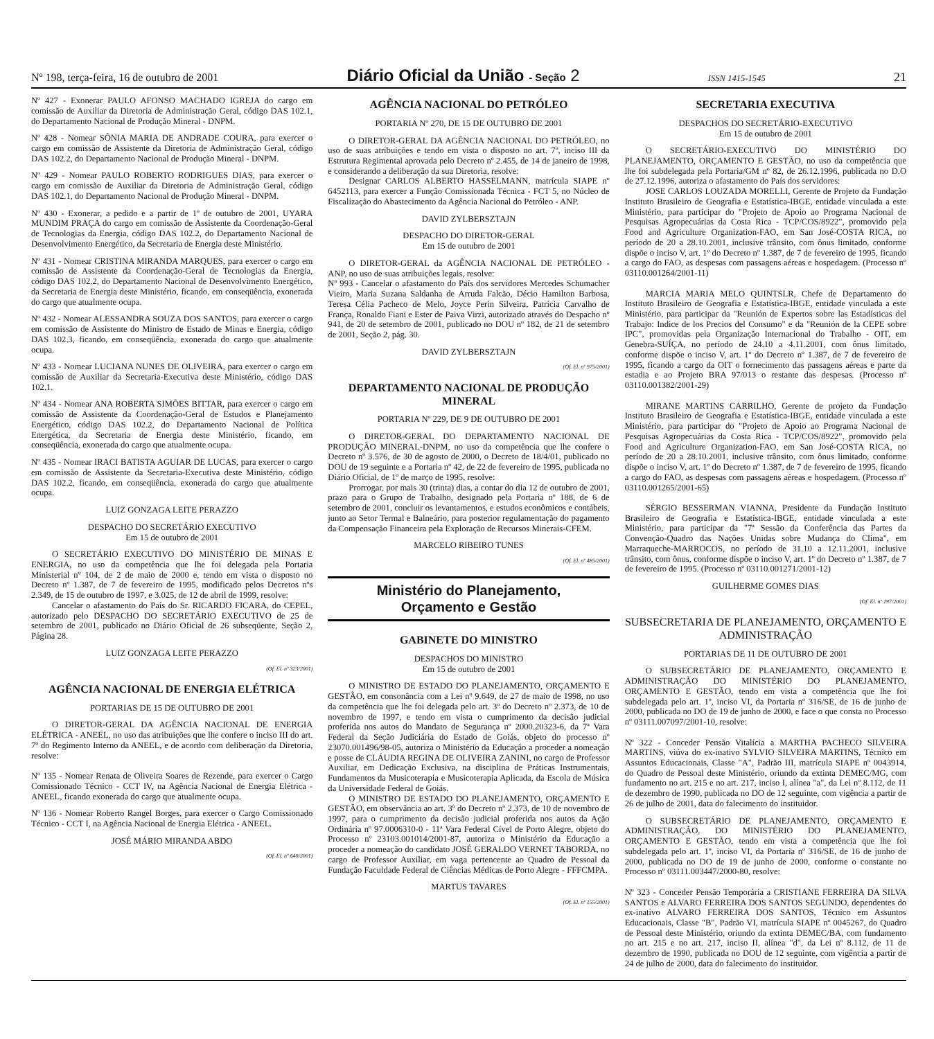Nº 198, terça-feira, 16 de outubro de 2001 Diário Oficial da União - Seção 2 ISSN 1415-1545 21
Nº 427 - Exonerar PAULO AFONSO MACHADO IGREJA do cargo em comissão de Auxiliar da Diretoria de Administração Geral, código DAS 102.1, do Departamento Nacional de Produção Mineral - DNPM.
Nº 428 - Nomear SÔNIA MARIA DE ANDRADE COURA, para exercer o cargo em comissão de Assistente da Diretoria de Administração Geral, código DAS 102.2, do Departamento Nacional de Produção Mineral - DNPM.
Nº 429 - Nomear PAULO ROBERTO RODRIGUES DIAS, para exercer o cargo em comissão de Auxiliar da Diretoria de Administração Geral, código DAS 102.1, do Departamento Nacional de Produção Mineral - DNPM.
Nº 430 - Exonerar, a pedido e a partir de 1º de outubro de 2001, UYARA MUNDIM PRAÇA do cargo em comissão de Assistente da Coordenação-Geral de Tecnologias da Energia, código DAS 102.2, do Departamento Nacional de Desenvolvimento Energético, da Secretaria de Energia deste Ministério.
Nº 431 - Nomear CRISTINA MIRANDA MARQUES, para exercer o cargo em comissão de Assistente da Coordenação-Geral de Tecnologias da Energia, código DAS 102.2, do Departamento Nacional de Desenvolvimento Energético, da Secretaria de Energia deste Ministério, ficando, em conseqüência, exonerada do cargo que atualmente ocupa.
Nº 432 - Nomear ALESSANDRA SOUZA DOS SANTOS, para exercer o cargo em comissão de Assistente do Ministro de Estado de Minas e Energia, código DAS 102.3, ficando, em conseqüência, exonerada do cargo que atualmente ocupa.
Nº 433 - Nomear LUCIANA NUNES DE OLIVEIRA, para exercer o cargo em comissão de Auxiliar da Secretaria-Executiva deste Ministério, código DAS 102.1.
Nº 434 - Nomear ANA ROBERTA SIMÕES BITTAR, para exercer o cargo em comissão de Assistente da Coordenação-Geral de Estudos e Planejamento Energético, código DAS 102.2, do Departamento Nacional de Política Energética, da Secretaria de Energia deste Ministério, ficando, em conseqüência, exonerada do cargo que atualmente ocupa.
Nº 435 - Nomear IRACI BATISTA AGUIAR DE LUCAS, para exercer o cargo em comissão de Assistente da Secretaria-Executiva deste Ministério, código DAS 102.2, ficando, em conseqüência, exonerada do cargo que atualmente ocupa.
LUIZ GONZAGA LEITE PERAZZO
DESPACHO DO SECRETÁRIO EXECUTIVO
Em 15 de outubro de 2001
O SECRETÁRIO EXECUTIVO DO MINISTÉRIO DE MINAS E ENERGIA, no uso da competência que lhe foi delegada pela Portaria Ministerial nº 104, de 2 de maio de 2000 e, tendo em vista o disposto no Decreto nº 1.387, de 7 de fevereiro de 1995, modificado pelos Decretos nºs 2.349, de 15 de outubro de 1997, e 3.025, de 12 de abril de 1999, resolve:
Cancelar o afastamento do País do Sr. RICARDO FICARA, do CEPEL, autorizado pelo DESPACHO DO SECRETÁRIO EXECUTIVO de 25 de setembro de 2001, publicado no Diário Oficial de 26 subseqüente, Seção 2, Página 28.
LUIZ GONZAGA LEITE PERAZZO
(Of. El. nº 323/2001)
AGÊNCIA NACIONAL DE ENERGIA ELÉTRICA
PORTARIAS DE 15 DE OUTUBRO DE 2001
O DIRETOR-GERAL DA AGÊNCIA NACIONAL DE ENERGIA ELÉTRICA - ANEEL, no uso das atribuições que lhe confere o inciso III do art. 7º do Regimento Interno da ANEEL, e de acordo com deliberação da Diretoria, resolve:
Nº 135 - Nomear Renata de Oliveira Soares de Rezende, para exercer o Cargo Comissionado Técnico - CCT IV, na Agência Nacional de Energia Elétrica - ANEEL, ficando exonerada do cargo que atualmente ocupa.
Nº 136 - Nomear Roberto Rangel Borges, para exercer o Cargo Comissionado Técnico - CCT I, na Agência Nacional de Energia Elétrica - ANEEL.
JOSÉ MÁRIO MIRANDA ABDO
(Of. El. nº 640/2001)
AGÊNCIA NACIONAL DO PETRÓLEO
PORTARIA Nº 270, DE 15 DE OUTUBRO DE 2001
O DIRETOR-GERAL DA AGÊNCIA NACIONAL DO PETRÓLEO, no uso de suas atribuições e tendo em vista o disposto no art. 7º, inciso III da Estrutura Regimental aprovada pelo Decreto nº 2.455, de 14 de janeiro de 1998, e considerando a deliberação da sua Diretoria, resolve:
Designar CARLOS ALBERTO HASSELMANN, matrícula SIAPE nº 6452113, para exercer a Função Comissionada Técnica - FCT 5, no Núcleo de Fiscalização do Abastecimento da Agência Nacional do Petróleo - ANP.
DAVID ZYLBERSZTAJN
DESPACHO DO DIRETOR-GERAL
Em 15 de outubro de 2001
O DIRETOR-GERAL da AGÊNCIA NACIONAL DE PETRÓLEO - ANP, no uso de suas atribuições legais, resolve:
Nº 993 - Cancelar o afastamento do País dos servidores Mercedes Schumacher Vieiro, Maria Suzana Saldanha de Arruda Falcão, Décio Hamilton Barbosa, Teresa Célia Pacheco de Melo, Joyce Perin Silveira, Patrícia Carvalho de França, Ronaldo Fiani e Ester de Paiva Virzi, autorizado através do Despacho nº 941, de 20 de setembro de 2001, publicado no DOU nº 182, de 21 de setembro de 2001, Seção 2, pág. 30.
DAVID ZYLBERSZTAJN
(Of. El. nº 975/2001)
DEPARTAMENTO NACIONAL DE PRODUÇÃO MINERAL
PORTARIA Nº 229, DE 9 DE OUTUBRO DE 2001
O DIRETOR-GERAL DO DEPARTAMENTO NACIONAL DE PRODUÇÃO MINERAL-DNPM, no uso da competência que lhe confere o Decreto nº 3.576, de 30 de agosto de 2000, o Decreto de 18/4/01, publicado no DOU de 19 seguinte e a Portaria nº 42, de 22 de fevereiro de 1995, publicada no Diário Oficial, de 1º de março de 1995, resolve:
Prorrogar, por mais 30 (trinta) dias, a contar do dia 12 de outubro de 2001, prazo para o Grupo de Trabalho, designado pela Portaria nº 188, de 6 de setembro de 2001, concluir os levantamentos, e estudos econômicos e contábeis, junto ao Setor Termal e Balneário, para posterior regulamentação do pagamento da Compensação Financeira pela Exploração de Recursos Minerais-CFEM.
MARCELO RIBEIRO TUNES
(Of. El. nº 485/2001)
Ministério do Planejamento,
Orçamento e Gestão
GABINETE DO MINISTRO
DESPACHOS DO MINISTRO
Em 15 de outubro de 2001
O MINISTRO DE ESTADO DO PLANEJAMENTO, ORÇAMENTO E GESTÃO, em consonância com a Lei nº 9.649, de 27 de maio de 1998, no uso da competência que lhe foi delegada pelo art. 3º do Decreto nº 2.373, de 10 de novembro de 1997, e tendo em vista o cumprimento da decisão judicial proferida nos autos do Mandato de Segurança nº 2000.20323-6, da 7ª Vara Federal da Seção Judiciária do Estado de Goiás, objeto do processo nº 23070.001496/98-05, autoriza o Ministério da Educação a proceder a nomeação e posse de CLÁUDIA REGINA DE OLIVEIRA ZANINI, no cargo de Professor Auxiliar, em Dedicação Exclusiva, na disciplina de Práticas Instrumentais, Fundamentos da Musicoterapia e Musicoterapia Aplicada, da Escola de Música da Universidade Federal de Goiás.
O MINISTRO DE ESTADO DO PLANEJAMENTO, ORÇAMENTO E GESTÃO, em observância ao art. 3º do Decreto nº 2.373, de 10 de novembro de 1997, para o cumprimento da decisão judicial proferida nos autos da Ação Ordinária nº 97.0006310-0 - 11ª Vara Federal Cível de Porto Alegre, objeto do Processo nº 23103.001014/2001-87, autoriza o Ministério da Educação a proceder a nomeação do candidato JOSÉ GERALDO VERNET TABORDA, no cargo de Professor Auxiliar, em vaga pertencente ao Quadro de Pessoal da Fundação Faculdade Federal de Ciências Médicas de Porto Alegre - FFFCMPA.
MARTUS TAVARES
(Of. El. nº 155/2001)
SECRETARIA EXECUTIVA
DESPACHOS DO SECRETÁRIO-EXECUTIVO
Em 15 de outubro de 2001
O SECRETÁRIO-EXECUTIVO DO MINISTÉRIO DO PLANEJAMENTO, ORÇAMENTO E GESTÃO, no uso da competência que lhe foi subdelegada pela Portaria/GM nº 82, de 26.12.1996, publicada no D.O de 27.12.1996, autoriza o afastamento do País dos servidores:
JOSE CARLOS LOUZADA MORELLI, Gerente de Projeto da Fundação Instituto Brasileiro de Geografia e Estatística-IBGE, entidade vinculada a este Ministério, para participar do "Projeto de Apoio ao Programa Nacional de Pesquisas Agropecuárias da Costa Rica - TCP/COS/8922", promovido pela Food and Agriculture Organization-FAO, em San José-COSTA RICA, no período de 20 a 28.10.2001, inclusive trânsito, com ônus limitado, conforme dispõe o inciso V, art. 1º do Decreto nº 1.387, de 7 de fevereiro de 1995, ficando a cargo do FAO, as despesas com passagens aéreas e hospedagem. (Processo nº 03110.001264/2001-11)
MARCIA MARIA MELO QUINTSLR, Chefe de Departamento do Instituto Brasileiro de Geografia e Estatística-IBGE, entidade vinculada a este Ministério, para participar da "Reunión de Expertos sobre las Estadísticas del Trabajo: Indice de los Precios del Consumo" e da "Reunión de la CEPE sobre IPC", promovidas pela Organização Internacional do Trabalho - OIT, em Genebra-SUÍÇA, no período de 24.10 a 4.11.2001, com ônus limitado, conforme dispõe o inciso V, art. 1º do Decreto nº 1.387, de 7 de fevereiro de 1995, ficando a cargo da OIT o fornecimento das passagens aéreas e parte da estadia e ao Projeto BRA 97/013 o restante das despesas. (Processo nº 03110.001382/2001-29)
MIRANE MARTINS CARRILHO, Gerente de projeto da Fundação Instituto Brasileiro de Geografia e Estatística-IBGE, entidade vinculada a este Ministério, para participar do "Projeto de Apoio ao Programa Nacional de Pesquisas Agropecuárias da Costa Rica - TCP/COS/8922", promovido pela Food and Agriculture Organization-FAO, em San José-COSTA RICA, no período de 20 a 28.10.2001, inclusive trânsito, com ônus limitado, conforme dispõe o inciso V, art. 1º do Decreto nº 1.387, de 7 de fevereiro de 1995, ficando a cargo do FAO, as despesas com passagens aéreas e hospedagem. (Processo nº 03110.001265/2001-65)
SÉRGIO BESSERMAN VIANNA, Presidente da Fundação Instituto Brasileiro de Geografia e Estatística-IBGE, entidade vinculada a este Ministério, para participar da "7ª Sessão da Conferência das Partes da Convenção-Quadro das Nações Unidas sobre Mudança do Clima", em Marraqueche-MARROCOS, no período de 31.10 a 12.11.2001, inclusive trânsito, com ônus, conforme dispõe o inciso V, art. 1º do Decreto nº 1.387, de 7 de fevereiro de 1995. (Processo nº 03110.001271/2001-12)
GUILHERME GOMES DIAS
(Of. El. nº 197/2001)
SUBSECRETARIA DE PLANEJAMENTO, ORÇAMENTO E ADMINISTRAÇÃO
PORTARIAS DE 11 DE OUTUBRO DE 2001
O SUBSECRETÁRIO DE PLANEJAMENTO, ORÇAMENTO E ADMINISTRAÇÃO DO MINISTÉRIO DO PLANEJAMENTO, ORÇAMENTO E GESTÃO, tendo em vista a competência que lhe foi subdelegada pelo art. 1º, inciso VI, da Portaria nº 316/SE, de 16 de junho de 2000, publicada no DO de 19 de junho de 2000, e face o que consta no Processo nº 03111.007097/2001-10, resolve:
Nº 322 - Conceder Pensão Vitalícia a MARTHA PACHECO SILVEIRA MARTINS, viúva do ex-inativo SYLVIO SILVEIRA MARTINS, Técnico em Assuntos Educacionais, Classe "A", Padrão III, matrícula SIAPE nº 0043914, do Quadro de Pessoal deste Ministério, oriundo da extinta DEMEC/MG, com fundamento no art. 215 e no art. 217, inciso I, alínea "a", da Lei nº 8.112, de 11 de dezembro de 1990, publicada no DO de 12 seguinte, com vigência a partir de 26 de julho de 2001, data do falecimento do instituidor.
O SUBSECRETÁRIO DE PLANEJAMENTO, ORÇAMENTO E ADMINISTRAÇÃO, DO MINISTÉRIO DO PLANEJAMENTO, ORÇAMENTO E GESTÃO, tendo em vista a competência que lhe foi subdelegada pelo art. 1º, inciso VI, da Portaria nº 316/SE, de 16 de junho de 2000, publicada no DO de 19 de junho de 2000, conforme o constante no Processo nº 03111.003447/2000-80, resolve:
Nº 323 - Conceder Pensão Temporária a CRISTIANE FERREIRA DA SILVA SANTOS e ALVARO FERREIRA DOS SANTOS SEGUNDO, dependentes do ex-inativo ALVARO FERREIRA DOS SANTOS, Técnico em Assuntos Educacionais, Classe "B", Padrão VI, matrícula SIAPE nº 0045267, do Quadro de Pessoal deste Ministério, oriundo da extinta DEMEC/BA, com fundamento no art. 215 e no art. 217, inciso II, alínea "d", da Lei nº 8.112, de 11 de dezembro de 1990, publicada no DOU de 12 seguinte, com vigência a partir de 24 de julho de 2000, data do falecimento do instituidor.